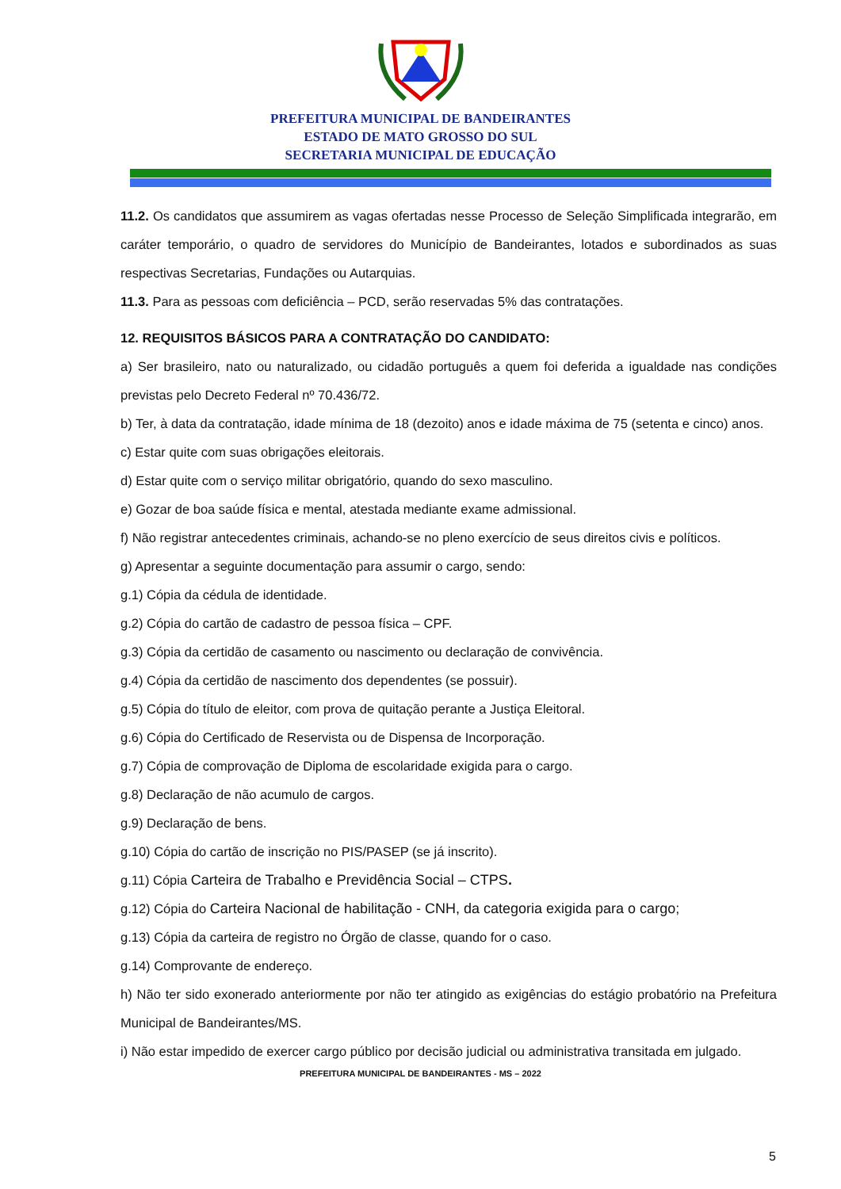PREFEITURA MUNICIPAL DE BANDEIRANTES
ESTADO DE MATO GROSSO DO SUL
SECRETARIA MUNICIPAL DE EDUCAÇÃO
11.2. Os candidatos que assumirem as vagas ofertadas nesse Processo de Seleção Simplificada integrarão, em caráter temporário, o quadro de servidores do Município de Bandeirantes, lotados e subordinados as suas respectivas Secretarias, Fundações ou Autarquias.
11.3. Para as pessoas com deficiência – PCD, serão reservadas 5% das contratações.
12. REQUISITOS BÁSICOS PARA A CONTRATAÇÃO DO CANDIDATO:
a) Ser brasileiro, nato ou naturalizado, ou cidadão português a quem foi deferida a igualdade nas condições previstas pelo Decreto Federal nº 70.436/72.
b) Ter, à data da contratação, idade mínima de 18 (dezoito) anos e idade máxima de 75 (setenta e cinco) anos.
c) Estar quite com suas obrigações eleitorais.
d) Estar quite com o serviço militar obrigatório, quando do sexo masculino.
e) Gozar de boa saúde física e mental, atestada mediante exame admissional.
f) Não registrar antecedentes criminais, achando-se no pleno exercício de seus direitos civis e políticos.
g) Apresentar a seguinte documentação para assumir o cargo, sendo:
g.1) Cópia da cédula de identidade.
g.2) Cópia do cartão de cadastro de pessoa física – CPF.
g.3) Cópia da certidão de casamento ou nascimento ou declaração de convivência.
g.4) Cópia da certidão de nascimento dos dependentes (se possuir).
g.5) Cópia do título de eleitor, com prova de quitação perante a Justiça Eleitoral.
g.6) Cópia do Certificado de Reservista ou de Dispensa de Incorporação.
g.7) Cópia de comprovação de Diploma de escolaridade exigida para o cargo.
g.8) Declaração de não acumulo de cargos.
g.9) Declaração de bens.
g.10) Cópia do cartão de inscrição no PIS/PASEP (se já inscrito).
g.11) Cópia Carteira de Trabalho e Previdência Social – CTPS.
g.12) Cópia do Carteira Nacional de habilitação - CNH, da categoria exigida para o cargo;
g.13) Cópia da carteira de registro no Órgão de classe, quando for o caso.
g.14) Comprovante de endereço.
h) Não ter sido exonerado anteriormente por não ter atingido as exigências do estágio probatório na Prefeitura Municipal de Bandeirantes/MS.
i) Não estar impedido de exercer cargo público por decisão judicial ou administrativa transitada em julgado.
PREFEITURA MUNICIPAL DE BANDEIRANTES - MS – 2022
5